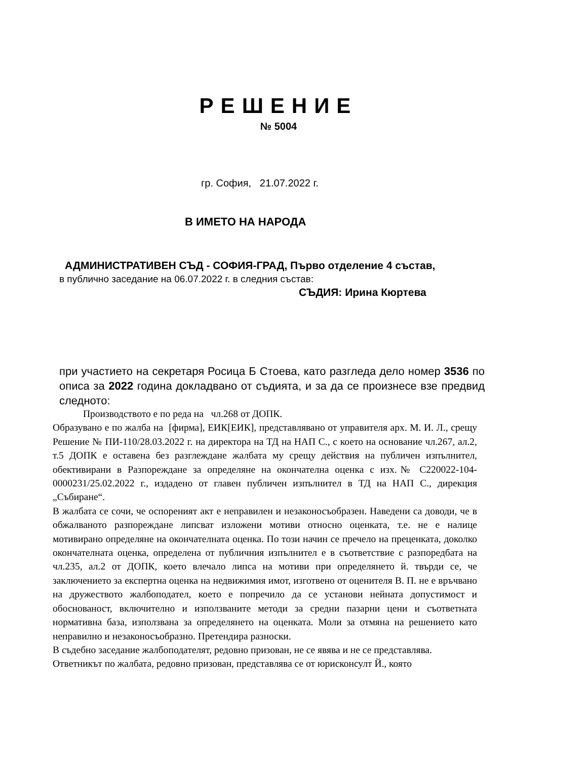РЕШЕНИЕ
№ 5004
гр. София, 21.07.2022 г.
В ИМЕТО НА НАРОДА
АДМИНИСТРАТИВЕН СЪД - СОФИЯ-ГРАД, Първо отделение 4 състав,
в публично заседание на 06.07.2022 г. в следния състав:
СЪДИЯ: Ирина Кюртева
при участието на секретаря Росица Б Стоева, като разгледа дело номер 3536 по описа за 2022 година докладвано от съдията, и за да се произнесе взе предвид следното:
Производството е по реда на чл.268 от ДОПК.
Образувано е по жалба на [фирма], ЕИК[ЕИК], представлявано от управителя арх. М. И. Л., срещу Решение № ПИ-110/28.03.2022 г. на директора на ТД на НАП С., с което на основание чл.267, ал.2, т.5 ДОПК е оставена без разглеждане жалбата му срещу действия на публичен изпълнител, обективирани в Разпореждане за определяне на окончателна оценка с изх.№ С220022-104-0000231/25.02.2022 г., издадено от главен публичен изпълнител в ТД на НАП С., дирекция „Събиране“.
В жалбата се сочи, че оспореният акт е неправилен и незаконосъобразен. Наведени са доводи, че в обжалваното разпореждане липсват изложени мотиви относно оценката, т.е. не е налице мотивирано определяне на окончателната оценка. По този начин се пречело на преценката, доколко окончателната оценка, определена от публичния изпълнител е в съответствие с разпоредбата на чл.235, ал.2 от ДОПК, което влечало липса на мотиви при определянето й. твърди се, че заключението за експертна оценка на недвижимия имот, изготвено от оценителя В. П. не е връчвано на дружеството жалбоподател, което е попречило да се установи нейната допустимост и обоснованост, включително и използваните методи за средни пазарни цени и съответната нормативна база, използвана за определянето на оценката. Моли за отмяна на решението като неправилно и незаконосъобразно. Претендира разноски.
В съдебно заседание жалбоподателят, редовно призован, не се явява и не се представлява.
Ответникът по жалбата, редовно призован, представлява се от юрисконсулт Й., която